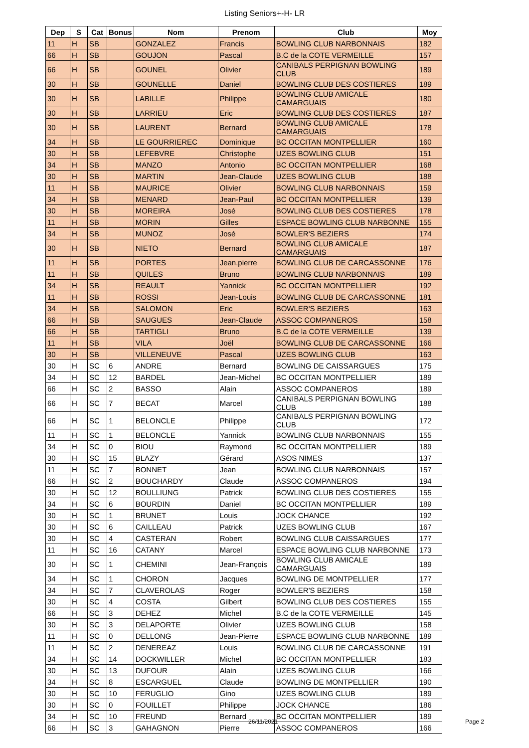Listing Seniors+-H- LR
| Dep | S | Cat | Bonus | Nom | Prenom | Club | Moy |
| --- | --- | --- | --- | --- | --- | --- | --- |
| 11 | H | SB | | GONZALEZ | Francis | BOWLING CLUB NARBONNAIS | 182 |
| 66 | H | SB | | GOUJON | Pascal | B.C de la COTE VERMEILLE | 157 |
| 66 | H | SB | | GOUNEL | Olivier | CANIBALS PERPIGNAN BOWLING CLUB | 189 |
| 30 | H | SB | | GOUNELLE | Daniel | BOWLING CLUB DES COSTIERES | 189 |
| 30 | H | SB | | LABILLE | Philippe | BOWLING CLUB AMICALE CAMARGUAIS | 180 |
| 30 | H | SB | | LARRIEU | Eric | BOWLING CLUB DES COSTIERES | 187 |
| 30 | H | SB | | LAURENT | Bernard | BOWLING CLUB AMICALE CAMARGUAIS | 178 |
| 34 | H | SB | | LE GOURRIEREC | Dominique | BC OCCITAN MONTPELLIER | 160 |
| 30 | H | SB | | LEFEBVRE | Christophe | UZES BOWLING CLUB | 151 |
| 34 | H | SB | | MANZO | Antonio | BC OCCITAN MONTPELLIER | 168 |
| 30 | H | SB | | MARTIN | Jean-Claude | UZES BOWLING CLUB | 188 |
| 11 | H | SB | | MAURICE | Olivier | BOWLING CLUB NARBONNAIS | 159 |
| 34 | H | SB | | MENARD | Jean-Paul | BC OCCITAN MONTPELLIER | 139 |
| 30 | H | SB | | MOREIRA | José | BOWLING CLUB DES COSTIERES | 178 |
| 11 | H | SB | | MORIN | Gilles | ESPACE BOWLING CLUB NARBONNE | 155 |
| 34 | H | SB | | MUNOZ | José | BOWLER'S BEZIERS | 174 |
| 30 | H | SB | | NIETO | Bernard | BOWLING CLUB AMICALE CAMARGUAIS | 187 |
| 11 | H | SB | | PORTES | Jean.pierre | BOWLING CLUB DE CARCASSONNE | 176 |
| 11 | H | SB | | QUILES | Bruno | BOWLING CLUB NARBONNAIS | 189 |
| 34 | H | SB | | REAULT | Yannick | BC OCCITAN MONTPELLIER | 192 |
| 11 | H | SB | | ROSSI | Jean-Louis | BOWLING CLUB DE CARCASSONNE | 181 |
| 34 | H | SB | | SALOMON | Eric | BOWLER'S BEZIERS | 163 |
| 66 | H | SB | | SAUGUES | Jean-Claude | ASSOC COMPANEROS | 158 |
| 66 | H | SB | | TARTIGLI | Bruno | B.C de la COTE VERMEILLE | 139 |
| 11 | H | SB | | VILA | Joël | BOWLING CLUB DE CARCASSONNE | 166 |
| 30 | H | SB | | VILLENEUVE | Pascal | UZES BOWLING CLUB | 163 |
| 30 | H | SC | 6 | ANDRE | Bernard | BOWLING DE CAISSARGUES | 175 |
| 34 | H | SC | 12 | BARDEL | Jean-Michel | BC OCCITAN MONTPELLIER | 189 |
| 66 | H | SC | 2 | BASSO | Alain | ASSOC COMPANEROS | 189 |
| 66 | H | SC | 7 | BECAT | Marcel | CANIBALS PERPIGNAN BOWLING CLUB | 188 |
| 66 | H | SC | 1 | BELONCLE | Philippe | CANIBALS PERPIGNAN BOWLING CLUB | 172 |
| 11 | H | SC | 1 | BELONCLE | Yannick | BOWLING CLUB NARBONNAIS | 155 |
| 34 | H | SC | 0 | BIOU | Raymond | BC OCCITAN MONTPELLIER | 189 |
| 30 | H | SC | 15 | BLAZY | Gérard | ASOS NIMES | 137 |
| 11 | H | SC | 7 | BONNET | Jean | BOWLING CLUB NARBONNAIS | 157 |
| 66 | H | SC | 2 | BOUCHARDY | Claude | ASSOC COMPANEROS | 194 |
| 30 | H | SC | 12 | BOULLIUNG | Patrick | BOWLING CLUB DES COSTIERES | 155 |
| 34 | H | SC | 6 | BOURDIN | Daniel | BC OCCITAN MONTPELLIER | 189 |
| 30 | H | SC | 1 | BRUNET | Louis | JOCK CHANCE | 192 |
| 30 | H | SC | 6 | CAILLEAU | Patrick | UZES BOWLING CLUB | 167 |
| 30 | H | SC | 4 | CASTERAN | Robert | BOWLING CLUB CAISSARGUES | 177 |
| 11 | H | SC | 16 | CATANY | Marcel | ESPACE BOWLING CLUB NARBONNE | 173 |
| 30 | H | SC | 1 | CHEMINI | Jean-François | BOWLING CLUB AMICALE CAMARGUAIS | 189 |
| 34 | H | SC | 1 | CHORON | Jacques | BOWLING DE MONTPELLIER | 177 |
| 34 | H | SC | 7 | CLAVEROLAS | Roger | BOWLER'S BEZIERS | 158 |
| 30 | H | SC | 4 | COSTA | Gilbert | BOWLING CLUB DES COSTIERES | 155 |
| 66 | H | SC | 3 | DEHEZ | Michel | B.C de la COTE VERMEILLE | 145 |
| 30 | H | SC | 3 | DELAPORTE | Olivier | UZES BOWLING CLUB | 158 |
| 11 | H | SC | 0 | DELLONG | Jean-Pierre | ESPACE BOWLING CLUB NARBONNE | 189 |
| 11 | H | SC | 2 | DENEREAZ | Louis | BOWLING CLUB DE CARCASSONNE | 191 |
| 34 | H | SC | 14 | DOCKWILLER | Michel | BC OCCITAN MONTPELLIER | 183 |
| 30 | H | SC | 13 | DUFOUR | Alain | UZES BOWLING CLUB | 166 |
| 34 | H | SC | 8 | ESCARGUEL | Claude | BOWLING DE MONTPELLIER | 190 |
| 30 | H | SC | 10 | FERUGLIO | Gino | UZES BOWLING CLUB | 189 |
| 30 | H | SC | 0 | FOUILLET | Philippe | JOCK CHANCE | 186 |
| 34 | H | SC | 10 | FREUND | Bernard | BC OCCITAN MONTPELLIER | 189 |
| 66 | H | SC | 3 | GAHAGNON | Pierre | ASSOC COMPANEROS | 166 |
26/11/2021 Page 2